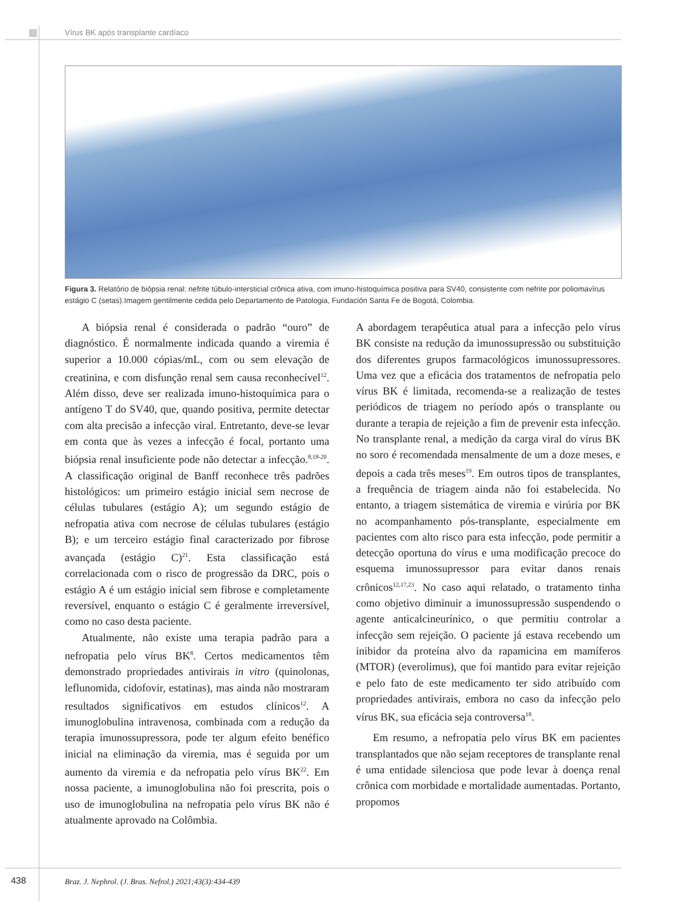Vírus BK após transplante cardíaco
Figura 3. Relatório de biópsia renal: nefrite túbulo-intersticial crônica ativa, com imuno-histoquímica positiva para SV40, consistente com nefrite por poliomavírus estágio C (setas).Imagem gentilmente cedida pelo Departamento de Patologia, Fundación Santa Fe de Bogotá, Colombia.
A biópsia renal é considerada o padrão “ouro” de diagnóstico. É normalmente indicada quando a viremia é superior a 10.000 cópias/mL, com ou sem elevação de creatinina, e com disfunção renal sem causa reconhecível<sup>12</sup>. Além disso, deve ser realizada imuno-histoquímica para o antígeno T do SV40, que, quando positiva, permite detectar com alta precisão a infecção viral. Entretanto, deve-se levar em conta que às vezes a infecção é focal, portanto uma biópsia renal insuficiente pode não detectar a infecção.<sup>8,18-20</sup>. A classificação original de Banff reconhece três padrões histológicos: um primeiro estágio inicial sem necrose de células tubulares (estágio A); um segundo estágio de nefropatia ativa com necrose de células tubulares (estágio B); e um terceiro estágio final caracterizado por fibrose avançada (estágio C)<sup>21</sup>. Esta classificação está correlacionada com o risco de progressão da DRC, pois o estágio A é um estágio inicial sem fibrose e completamente reversível, enquanto o estágio C é geralmente irreversível, como no caso desta paciente.
Atualmente, não existe uma terapia padrão para a nefropatia pelo vírus BK<sup>8</sup>. Certos medicamentos têm demonstrado propriedades antivirais in vitro (quinolonas, leflunomida, cidofovir, estatinas), mas ainda não mostraram resultados significativos em estudos clínicos<sup>12</sup>. A imunoglobulina intravenosa, combinada com a redução da terapia imunossupressora, pode ter algum efeito benéfico inicial na eliminação da viremia, mas é seguida por um aumento da viremia e da nefropatia pelo vírus BK<sup>22</sup>. Em nossa paciente, a imunoglobulina não foi prescrita, pois o uso de imunoglobulina na nefropatia pelo vírus BK não é atualmente aprovado na Colômbia.
A abordagem terapêutica atual para a infecção pelo vírus BK consiste na redução da imunossupressão ou substituição dos diferentes grupos farmacológicos imunossupressores. Uma vez que a eficácia dos tratamentos de nefropatia pelo vírus BK é limitada, recomenda-se a realização de testes periódicos de triagem no período após o transplante ou durante a terapia de rejeição a fim de prevenir esta infecção. No transplante renal, a medição da carga viral do vírus BK no soro é recomendada mensalmente de um a doze meses, e depois a cada três meses<sup>19</sup>. Em outros tipos de transplantes, a frequência de triagem ainda não foi estabelecida. No entanto, a triagem sistemática de viremia e virúria por BK no acompanhamento pós-transplante, especialmente em pacientes com alto risco para esta infecção, pode permitir a detecção oportuna do vírus e uma modificação precoce do esquema imunossupressor para evitar danos renais crônicos<sup>12,17,23</sup>. No caso aqui relatado, o tratamento tinha como objetivo diminuir a imunossupressão suspendendo o agente anticalcineurínico, o que permitiu controlar a infecção sem rejeição. O paciente já estava recebendo um inibidor da proteína alvo da rapamicina em mamíferos (MTOR) (everolimus), que foi mantido para evitar rejeição e pelo fato de este medicamento ter sido atribuído com propriedades antivirais, embora no caso da infecção pelo vírus BK, sua eficácia seja controversa<sup>18</sup>.
Em resumo, a nefropatia pelo vírus BK em pacientes transplantados que não sejam receptores de transplante renal é uma entidade silenciosa que pode levar à doença renal crônica com morbidade e mortalidade aumentadas. Portanto, propomos
438
Braz. J. Nephrol. (J. Bras. Nefrol.) 2021;43(3):434-439